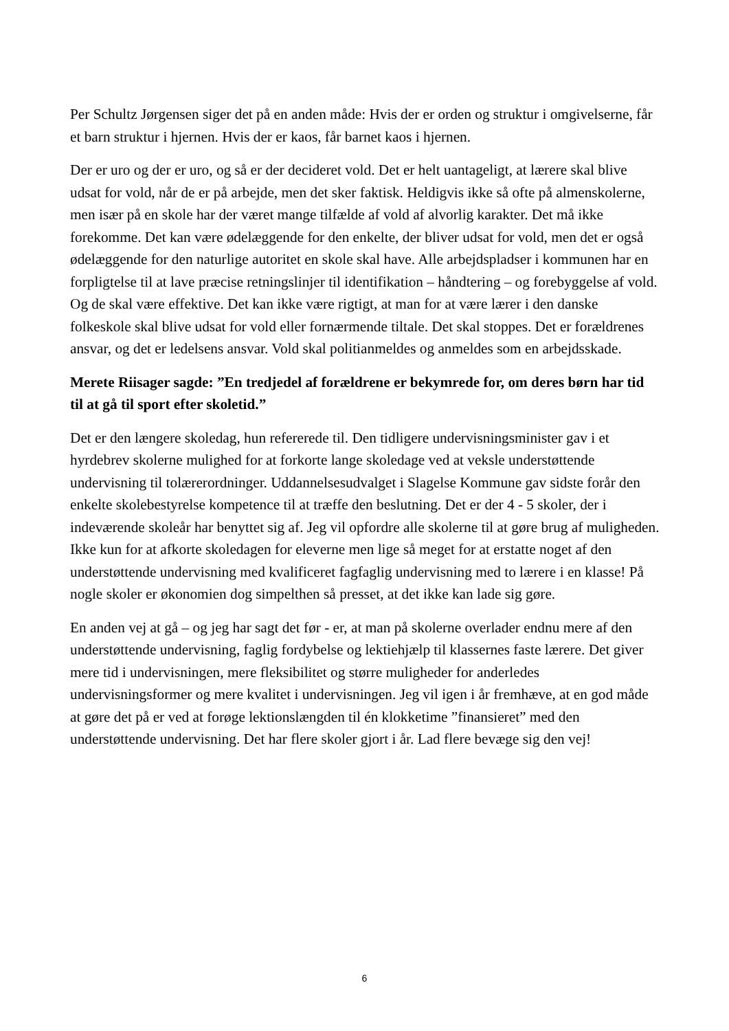Per Schultz Jørgensen siger det på en anden måde: Hvis der er orden og struktur i omgivelserne, får et barn struktur i hjernen. Hvis der er kaos, får barnet kaos i hjernen.
Der er uro og der er uro, og så er der decideret vold. Det er helt uantageligt, at lærere skal blive udsat for vold, når de er på arbejde, men det sker faktisk. Heldigvis ikke så ofte på almenskolerne, men især på en skole har der været mange tilfælde af vold af alvorlig karakter. Det må ikke forekomme. Det kan være ødelæggende for den enkelte, der bliver udsat for vold, men det er også ødelæggende for den naturlige autoritet en skole skal have. Alle arbejdspladser i kommunen har en forpligtelse til at lave præcise retningslinjer til identifikation – håndtering – og forebyggelse af vold. Og de skal være effektive. Det kan ikke være rigtigt, at man for at være lærer i den danske folkeskole skal blive udsat for vold eller fornærmende tiltale. Det skal stoppes. Det er forældrenes ansvar, og det er ledelsens ansvar. Vold skal politianmeldes og anmeldes som en arbejdsskade.
Merete Riisager sagde: ”En tredjedel af forældrene er bekymrede for, om deres børn har tid til at gå til sport efter skoletid.”
Det er den længere skoledag, hun refererede til. Den tidligere undervisningsminister gav i et hyrdebrev skolerne mulighed for at forkorte lange skoledage ved at veksle understøttende undervisning til tolærerordninger. Uddannelsesudvalget i Slagelse Kommune gav sidste forår den enkelte skolebestyrelse kompetence til at træffe den beslutning. Det er der 4 - 5 skoler, der i indeværende skoleår har benyttet sig af. Jeg vil opfordre alle skolerne til at gøre brug af muligheden. Ikke kun for at afkorte skoledagen for eleverne men lige så meget for at erstatte noget af den understøttende undervisning med kvalificeret fagfaglig undervisning med to lærere i en klasse! På nogle skoler er økonomien dog simpelthen så presset, at det ikke kan lade sig gøre.
En anden vej at gå – og jeg har sagt det før - er, at man på skolerne overlader endnu mere af den understøttende undervisning, faglig fordybelse og lektiehjælp til klassernes faste lærere. Det giver mere tid i undervisningen, mere fleksibilitet og større muligheder for anderledes undervisningsformer og mere kvalitet i undervisningen. Jeg vil igen i år fremhæve, at en god måde at gøre det på er ved at forøge lektionslængden til én klokketime ”finansieret” med den understøttende undervisning. Det har flere skoler gjort i år. Lad flere bevæge sig den vej!
6